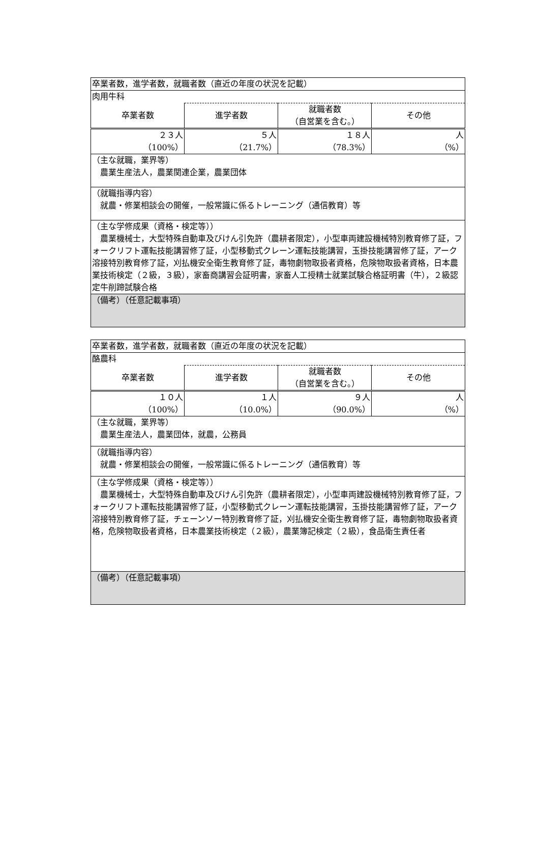| 卒業者数，進学者数，就職者数（直近の年度の状況を記載） | | | |
| 肉用牛科 | | | |
| 卒業者数 | 進学者数 | 就職者数 （自営業を含む。） | その他 |
| ２３人 （100%） | ５人 （21.7%） | １８人 （78.3%） | 人 （%） |
| （主な就職，業界等） 農業生産法人，農業関連企業，農業団体 | | | |
| （就職指導内容） 就農・修業相談会の開催，一般常識に係るトレーニング（通信教育）等 | | | |
| （主な学修成果（資格・検定等）） 農業機械士，大型特殊自動車及びけん引免許（農耕者限定），小型車両建設機械特別教育修了証，フォークリフト運転技能講習修了証，小型移動式クレーン運転技能講習，玉掛技能講習修了証，アーク溶接特別教育修了証，刈払機安全衛生教育修了証，毒物劇物取扱者資格，危険物取扱者資格，日本農業技術検定（２級，３級），家畜商講習会証明書，家畜人工授精士就業試験合格証明書（牛），２級認定牛削蹄試験合格 | | | |
| （備考）（任意記載事項） | | | |
| 卒業者数，進学者数，就職者数（直近の年度の状況を記載） | | | |
| 酪農科 | | | |
| 卒業者数 | 進学者数 | 就職者数 （自営業を含む。） | その他 |
| １０人 （100%） | １人 （10.0%） | ９人 （90.0%） | 人 （%） |
| （主な就職，業界等） 農業生産法人，農業団体，就農，公務員 | | | |
| （就職指導内容） 就農・修業相談会の開催，一般常識に係るトレーニング（通信教育）等 | | | |
| （主な学修成果（資格・検定等）） 農業機械士，大型特殊自動車及びけん引免許（農耕者限定），小型車両建設機械特別教育修了証，フォークリフト運転技能講習修了証，小型移動式クレーン運転技能講習，玉掛技能講習修了証，アーク溶接特別教育修了証，チェーンソー特別教育修了証，刈払機安全衛生教育修了証，毒物劇物取扱者資格，危険物取扱者資格，日本農業技術検定（２級），農業簿記検定（２級），食品衛生責任者 | | | |
| （備考）（任意記載事項） | | | |